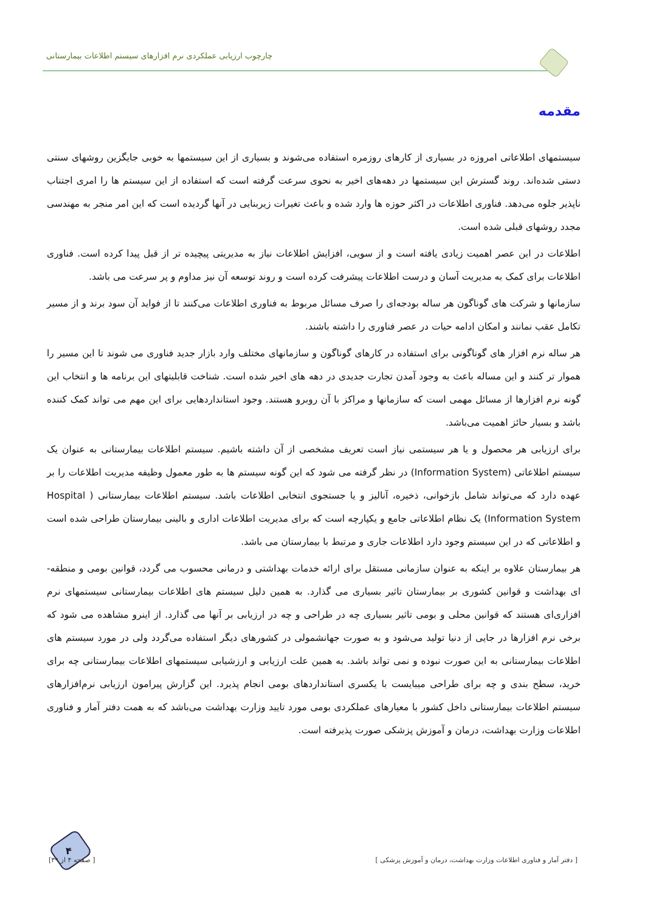چارچوب ارزیابی عملکردی نرم افزارهای سیستم اطلاعات بیمارستانی
مقدمه
سیستمهای اطلاعاتی امروزه در بسیاری از کارهای روزمره استفاده می‌شوند و بسیاری از این سیستمها به خوبی جایگزین روشهای سنتی دستی شده‌اند. روند گسترش این سیستمها در دهه‌های اخیر به نحوی سرعت گرفته است که استفاده از این سیستم ها را امری اجتناب ناپذیر جلوه می‌دهد. فناوری اطلاعات در اکثر حوزه ها وارد شده و باعث تغیرات زیربنایی در آنها گردیده است که این امر منجر به مهندسی مجدد روشهای قبلی شده است.
اطلاعات در این عصر اهمیت زیادی یافته است و از سویی، افزایش اطلاعات نیاز به مدیریتی پیچیده تر از قبل پیدا کرده است. فناوری اطلاعات برای کمک به مدیریت آسان و درست اطلاعات پیشرفت کرده است و روند توسعه آن نیز مداوم و پر سرعت می باشد.
سازمانها و شرکت های گوناگون هر ساله بودجه‌ای را صرف مسائل مربوط به فناوری اطلاعات می‌کنند تا از فواید آن سود برند و از مسیر تکامل عقب نمانند و امکان ادامه حیات در عصر فناوری را داشته باشند.
هر ساله نرم افزار های گوناگونی برای استفاده در کارهای گوناگون و سازمانهای مختلف وارد بازار جدید فناوری می شوند تا این مسیر را هموار تر کنند و این مساله باعث به وجود آمدن تجارت جدیدی در دهه های اخیر شده است. شناخت قابلیتهای این برنامه ها و انتخاب این گونه نرم افزارها از مسائل مهمی است که سازمانها و مراکز با آن روبرو هستند. وجود استانداردهایی برای این مهم می تواند کمک کننده باشد و بسیار حائز اهمیت می‌باشد.
برای ارزیابی هر محصول و یا هر سیستمی نیاز است تعریف مشخصی از آن داشته باشیم. سیستم اطلاعات بیمارستانی به عنوان یک سیستم اطلاعاتی (Information System) در نظر گرفته می شود که این گونه سیستم ها به طور معمول وظیفه مدیریت اطلاعات را بر عهده دارد که می‌تواند شامل بازخوانی، ذخیره، آنالیز و یا جستجوی انتخابی اطلاعات باشد. سیستم اطلاعات بیمارستانی ( Hospital Information System) یک نظام اطلاعاتی جامع و یکپارچه است که برای مدیریت اطلاعات اداری و بالینی بیمارستان طراحی شده است و اطلاعاتی که در این سیستم وجود دارد اطلاعات جاری و مرتبط با بیمارستان می باشد.
هر بیمارستان علاوه بر اینکه به عنوان سازمانی مستقل برای ارائه خدمات بهداشتی و درمانی محسوب می گردد، قوانین بومی و منطقه-ای بهداشت و قوانین کشوری بر بیمارستان تاثیر بسیاری می گذارد. به همین دلیل سیستم های اطلاعات بیمارستانی سیستمهای نرم افزاری‌ای هستند که قوانین محلی و بومی تاثیر بسیاری چه در طراحی و چه در ارزیابی بر آنها می گذارد. از اینرو مشاهده می شود که برخی نرم افزارها در جایی از دنیا تولید می‌شود و به صورت جهانشمولی در کشورهای دیگر استفاده می‌گردد ولی در مورد سیستم های اطلاعات بیمارستانی به این صورت نبوده و نمی تواند باشد. به همین علت ارزیابی و ارزشیابی سیستمهای اطلاعات بیمارستانی چه برای خرید، سطح بندی و چه برای طراحی میبایست با یکسری استانداردهای بومی انجام پذیرد. این گزارش پیرامون ارزیابی نرم‌افزارهای سیستم اطلاعات بیمارستانی داخل کشور با معیارهای عملکردی بومی مورد تایید وزارت بهداشت می‌باشد که به همت دفتر آمار و فناوری اطلاعات وزارت بهداشت، درمان و آموزش پزشکی صورت پذیرفته است.
۴
[ دفتر آمار و فناوری اطلاعات وزارت بهداشت، درمان و آموزش پزشکی ] [ صفحه ۴ از ۳۹]